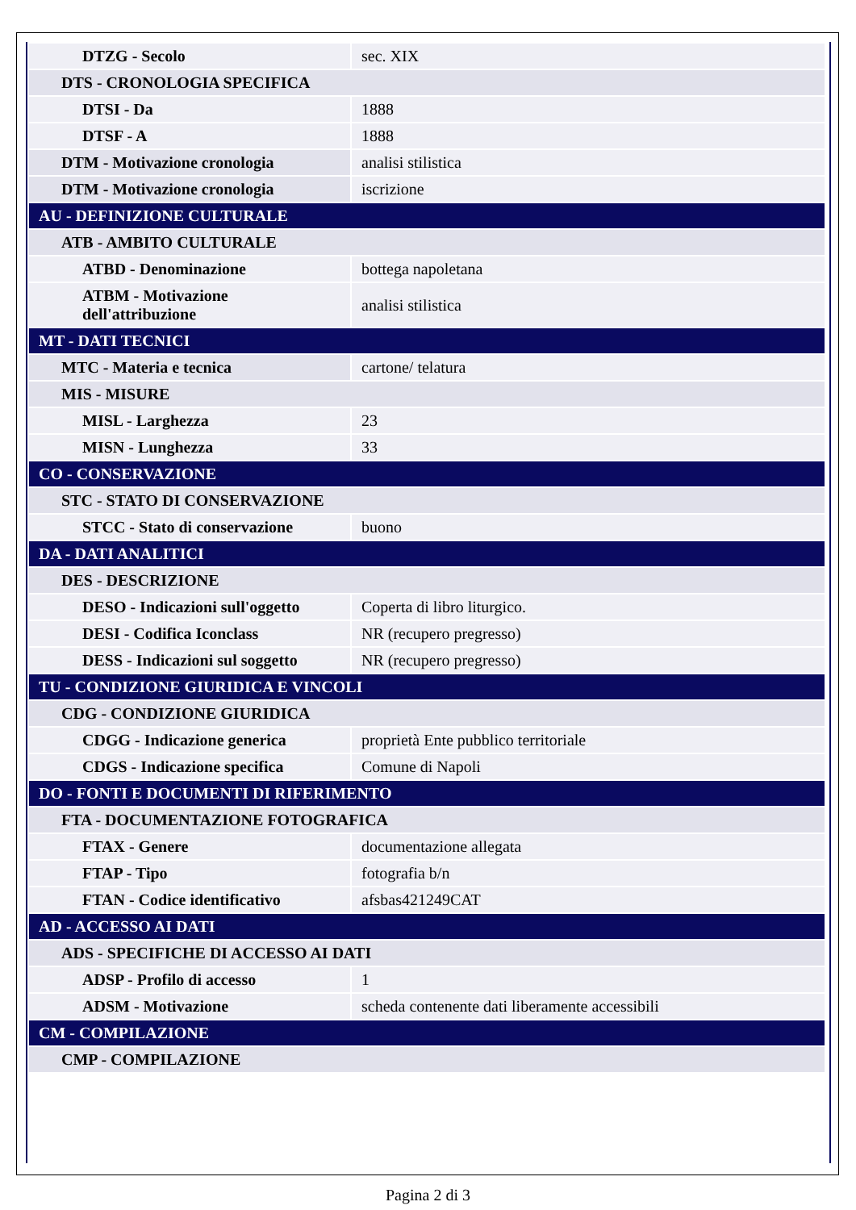| DTZG - Secolo | sec. XIX |
| DTS - CRONOLOGIA SPECIFICA | |
| DTSI - Da | 1888 |
| DTSF - A | 1888 |
| DTM - Motivazione cronologia | analisi stilistica |
| DTM - Motivazione cronologia | iscrizione |
| AU - DEFINIZIONE CULTURALE | |
| ATB - AMBITO CULTURALE | |
| ATBD - Denominazione | bottega napoletana |
| ATBM - Motivazione dell'attribuzione | analisi stilistica |
| MT - DATI TECNICI | |
| MTC - Materia e tecnica | cartone/ telatura |
| MIS - MISURE | |
| MISL - Larghezza | 23 |
| MISN - Lunghezza | 33 |
| CO - CONSERVAZIONE | |
| STC - STATO DI CONSERVAZIONE | |
| STCC - Stato di conservazione | buono |
| DA - DATI ANALITICI | |
| DES - DESCRIZIONE | |
| DESO - Indicazioni sull'oggetto | Coperta di libro liturgico. |
| DESI - Codifica Iconclass | NR (recupero pregresso) |
| DESS - Indicazioni sul soggetto | NR (recupero pregresso) |
| TU - CONDIZIONE GIURIDICA E VINCOLI | |
| CDG - CONDIZIONE GIURIDICA | |
| CDGG - Indicazione generica | proprietà Ente pubblico territoriale |
| CDGS - Indicazione specifica | Comune di Napoli |
| DO - FONTI E DOCUMENTI DI RIFERIMENTO | |
| FTA - DOCUMENTAZIONE FOTOGRAFICA | |
| FTAX - Genere | documentazione allegata |
| FTAP - Tipo | fotografia b/n |
| FTAN - Codice identificativo | afsbas421249CAT |
| AD - ACCESSO AI DATI | |
| ADS - SPECIFICHE DI ACCESSO AI DATI | |
| ADSP - Profilo di accesso | 1 |
| ADSM - Motivazione | scheda contenente dati liberamente accessibili |
| CM - COMPILAZIONE | |
| CMP - COMPILAZIONE | |
Pagina 2 di 3